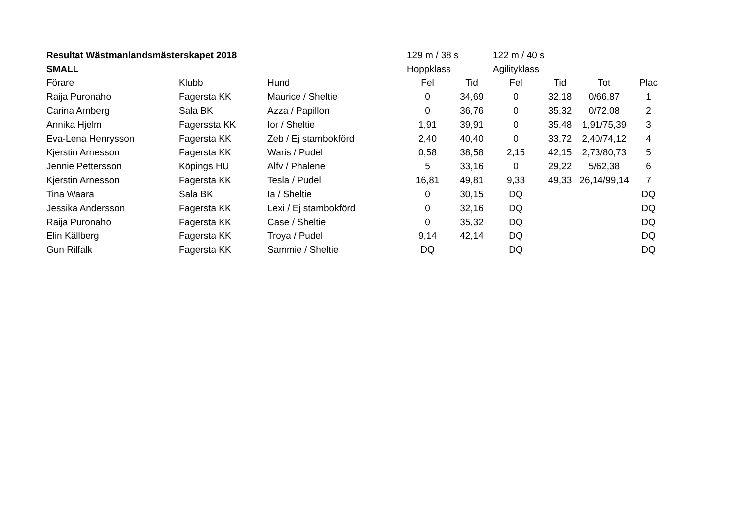| Resultat Wästmanlandsmästerskapet 2018 | | | 129 m / 38 s | | 122 m / 40 s | | | |
| SMALL | | | Hoppklass | | Agilityklass | | | |
| Förare | Klubb | Hund | Fel | Tid | Fel | Tid | Tot | Plac |
| Raija Puronaho | Fagersta KK | Maurice / Sheltie | 0 | 34,69 | 0 | 32,18 | 0/66,87 | 1 |
| Carina Arnberg | Sala BK | Azza / Papillon | 0 | 36,76 | 0 | 35,32 | 0/72,08 | 2 |
| Annika Hjelm | Fagerssta KK | Ior / Sheltie | 1,91 | 39,91 | 0 | 35,48 | 1,91/75,39 | 3 |
| Eva-Lena Henrysson | Fagersta KK | Zeb / Ej stambokförd | 2,40 | 40,40 | 0 | 33,72 | 2,40/74,12 | 4 |
| Kjerstin Arnesson | Fagersta KK | Waris / Pudel | 0,58 | 38,58 | 2,15 | 42,15 | 2,73/80,73 | 5 |
| Jennie Pettersson | Köpings HU | Alfv / Phalene | 5 | 33,16 | 0 | 29,22 | 5/62,38 | 6 |
| Kjerstin Arnesson | Fagersta KK | Tesla / Pudel | 16,81 | 49,81 | 9,33 | 49,33 | 26,14/99,14 | 7 |
| Tina Waara | Sala BK | Ia / Sheltie | 0 | 30,15 | DQ | | | DQ |
| Jessika Andersson | Fagersta KK | Lexi / Ej stambokförd | 0 | 32,16 | DQ | | | DQ |
| Raija Puronaho | Fagersta KK | Case / Sheltie | 0 | 35,32 | DQ | | | DQ |
| Elin Källberg | Fagersta KK | Troya / Pudel | 9,14 | 42,14 | DQ | | | DQ |
| Gun Rilfalk | Fagersta KK | Sammie / Sheltie | DQ | | DQ | | | DQ |